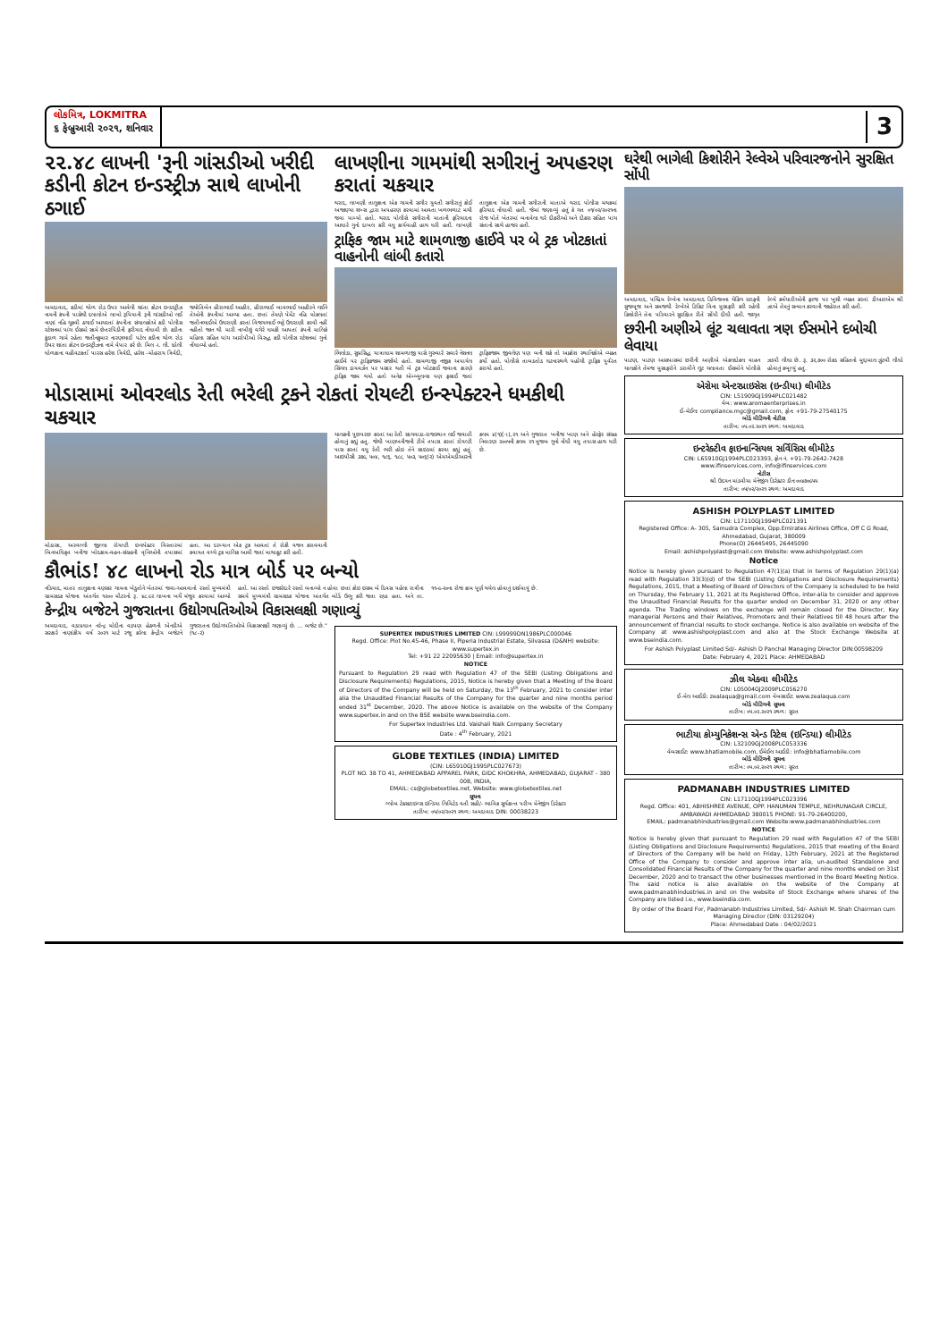લોકમિત્ર, LOKMITRA
૬ ફેબ્રુઆરી ૨૦૨૧, શનિવાર
3
૨૨.૪૮ લાખની 'રૂની ગાંસડીઓ ખરીદી કડીની કોટન ઇન્ડસ્ટ્રીઝ સાથે લાખોની ઠગાઈ
અમદાવાદ, કડીમાં થોળ રોડ ઉપર આવેલી શાંતા કોટન ઇન્ડસ્ટ્રીઝ નામની કંપની પાસેથી દલાલોએ લાખો રૂપિયાની રૂની ગાંસડીઓ લઈ નાણાં નહિ ચૂકવી ઠગાઈ આચરતાં કંપનીના સંચાલકોએ કડી પોલીસ સ્ટેશનમાં પાંચ ઈસમો સામે છેતરપિંડીની ફરીયાદ નોંધાવી છે. કડીના કુંડાળ ગામે રહેતા જતીનકુમાર નારણભાઈ પટેલ કડીના થોળ રોડ ઉપર શાંતા કોટન ઇન્ડસ્ટ્રીઝના નામે વેપાર કરે છે. મિલ -ા. લી. ધ્રોલી ધોળકાના વહીવટકર્તા પારસ હરેશ ત્રિવેદી, હરેશ -મોહરાય ત્રિવેદી, જ્યોતિબેન હીરાભાઈ આહીર, હીરાભાઈ બાવભાઈ આહીરને લઈને તેઓની કંપનીમાં આવ્યા હતા. છતાં તેમણે પેમેંટ નહિ મોકલતાં જતીનભાઈએ ઉઘરાણી કરતાં વિજયભાઈ ભટ્ટે ઉઘરાણી કરવી નહીં નહીતો જાન થી મારી નાખીશું વગેરે ધમકી આપતાં કંપની માલિકે મહિલા સહિત પાંચ આરોપીઓ વિરુદ્ધ કડી પોલીસ સ્ટેશનમાં ગુનો નોંધાવ્યો હતો.
લાખણીના ગામમાંથી સગીરાનું અપહરણ કરાતાં ચકચાર
થરાદ, લાખણી તાલુકાના એક ગામની સગીર યુવતી સગીરાનું કોઈ અજાણ્યા શખ્સ દ્વારા અપહરણ કરવામાં આવતા ખળભળાટ મચી જવા પામ્યો હતો. થરાદ પોલીસે સગીરાની માતાની ફરિયાદના આધારે ગુનો દાખલ કરી વધુ કાર્યવાહી હાથ ધરી હતી. લાખણી તાલુકાના એક ગામની સગીરાની માતાએ થરાદ પોલીસ મથકમાં ફરિયાદ નોંધાવી હતી. જેમાં જણાવ્યું હતું કે ગત ૦૧/૦૨/૨૦૨૧ના રોજ પોતે ખેતરમાં બનાવેલા ઘરે દીકરીઓ અને દીકરા સહિત પાંચ સંતાનો સાથે હાજર હતી.
ટ્રાફિક જામ માટે શામળાજી હાઈવે પર બે ટ્રક ખોટકાતાં વાહનોની લાંબી કતારો
ભિલોડા, સુપ્રસિદ્ધ યાત્રાધામ શામળાજી પાસે ગુરુવારે સવારે નેશનલ હાઈવે પર ટ્રાફિકજામ સર્જાયો હતો. શામળાજી નજીક અપાયેલ સિંગલ ડાયવર્ઝન પર પસાર થતી બે ટ્રક ખોટકાઈ જવાના કારણે ટ્રાફિક જામ થયો હતો અનેક એમ્બ્યુલન્સ પણ ફસાઈ જતાં ટ્રાફિકજામ જીવલેણ પણ બની શકે તો આક્રોશ સ્થાનિકોએ વ્યક્ત કર્યો હતો. પોલીસે તાબડતોડ ઘટનાસ્થળે પહોંચી ટ્રાફિક પુર્વરત કરાયો હતો.
મોડાસામાં ઓવરલોડ રેતી ભરેલી ટ્રકને રોકતાં રોયલ્ટી ઇન્સ્પેક્ટરને ધમકીથી ચકચાર
મોડાસા, અરવલ્લી જીલ્લા રોયલ્ટી ઇન્સ્પેક્ટર વિસ્તારમાં બિનઅધિકૃત ખનીજ ખોદકામ-વહન-સંગ્રહની વૃત્તિઓની તપાસમાં હતા. આ દરમ્યાન એક ટ્રક આવતાં તે રોકી વજન કરાવવાની કવાયત વચ્ચે ટ્રક માલિક આવી જતાં માથાકૂટ કરી હતી.
ચાલકની પુછપરછ કરતાં આ રેતી સાગવાડા-રાજસ્થાન લઈ જવાતી હોવાનું કહ્યું હતુ. જેથી ખાણખનીજની ટીમે તપાસ કરતાં રોયલ્ટી પાસ કરતાં વધુ રેતી ભરી હોઇ તેને સાઇડમાં કરવા કહ્યું હતું. આઇપીસી ૩૭૯, ૫૦૪, ૧૮૬, ૧૮૮, ૫૦૩, ૫૦૬(૨) એમએમડીઆરની કલમ ૪(૧)(ા),૨૧ અને ગુજરાત ખનીજ ખાણ અને હેરફેર સંગ્રહ નિવારણ ૨૦૦૫ની કલમ ૨૧ મુજબ ગુનો નોંધી વધુ તપાસ હાથ ધરી છે.
કૌભાંડ! ૪૮ લાખનો રોડ માત્ર બોર્ડ પર બન્યો
નડિયાદ, માતર તાલુકાના વણસર ગામના ખેડુતોને ખેતરમાં જવા-આવવાનો રસ્તો મુખ્યમંત્રી ગ્રામસડક યોજના અંતર્ગત ૧૨૦૦ મીટરનો રૂ. ૪૮.૯૨ લાખના ખર્ચે મંજુર કરવામાં આવ્યો હતો. આ રસ્તો ઇજારેદારે રસ્તો બનાવ્યો ન હોવા છતાં કોઇ ઇસમ બે દિવસ પહેલા રાત્રીના સમયે મુખ્યમંત્રી ગ્રામસડક યોજના અંતર્ગત બોર્ડ ઉભુ કરી જતા રહ્યા હતા. અને તા. ૧૧-૯-૨૦ના રોજ કામ પૂર્ણ થયેલ હોવાનું દર્શાવાયું છે.
કેન્દ્રીય બજેટને ગુજરાતના ઉદ્યોગપતિઓએ વિકાસલક્ષી ગણાવ્યું
અમદાવાદ, વડાપ્રધાન નરેન્દ્ર મોદીના વડપણ હેઠળની એનડીએ સરકારે નાણાંકીય વર્ષ ૨૦૨૧ માટે રજૂ કરેલા કેન્દ્રીય બજેટને ગુજરાતના ઉદ્યોગપતિઓએ વિકાસલક્ષી ગણાવ્યું છે. ... બજેટ છે." (૧૮-૨)
SUPERTEX INDUSTRIES LIMITED CIN: L99999DN1986PLC000046
Regd. Office: Plot No.45-46, Phase II, Piperia Industrial Estate, Silvassa (D&NH) website: www.supertex.in
Tel: +91 22 22095630 | Email: info@supertex.in
NOTICE
Pursuant to Regulation 29 read with Regulation 47 of the SEBI (Listing Obligations and Disclosure Requirements) Regulations, 2015, Notice is hereby given that a Meeting of the Board of Directors of the Company will be held on Saturday, the 13<sup>th</sup> February, 2021 to consider inter alia the Unaudited Financial Results of the Company for the quarter and nine months period ended 31<sup>st</sup> December, 2020. The above Notice is available on the website of the Company www.supertex.in and on the BSE website www.bseindia.com.
For Supertex Industries Ltd. Vaishali Naik Company Secretary
Date : 4<sup>th</sup> February, 2021
GLOBE TEXTILES (INDIA) LIMITED
(CIN: L65910GJ1995PLC027673)
PLOT NO. 38 TO 41, AHMEDABAD APPAREL PARK, GIDC KHOKHRA, AHMEDABAD, GUJARAT - 380 008, INDIA,
EMAIL: cs@globetextiles.net, Website: www.globetextiles.net
સૂચના
ગ્લોબ ટેક્સટાઇલ્સ ઇન્ડિયા લિમિટેડ વતી સહી/- ભાવિક સૂર્યકાન્ત પરીખ મેનેજીંગ ડિરેક્ટર
તારીખ: ૦૫/૦૨/૨૦૨૧ સ્થળ: અમદાવાદ DIN: 00038223
ઘરેથી ભાગેલી કિશોરીને રેલ્વેએ પરિવારજનોને સુરક્ષિત સોંપી
અમદાવાદ, પશ્ચિમ રેલ્વેના અમદાવાદ ડિવિજનના ચેકિંગ સ્ટાફની સુજબૂજ અને સમજથી રેલ્વેએ ટિકિટ વિના મુસાફરી કરી રહેલી કિશોરીને તેના પરિવારને સુરક્ષિત રીતે સોંપી દીધી હતી. જાગૃત રેલ્વે કર્મચારીઓની ફરજ પર ખુશી વ્યક્ત કરતાં ડીઆરએમ શ્રી ઝાએ તેમનું સન્માન કરવાની જાહેરાત કરી હતી.
છરીની અણીએ લૂંટ ચલાવતા ત્રણ ઈસમોને દબોચી લેવાયા
પાટણ, પાટણ આસપાસમાં છરીની અણીએ એકલદોકલ વાહન ચાલકોને તેમજ મુસાફરોને ડરાવીને લૂંટ ચલાવતા ઈસમોને પોલીસે ઝડપી લીધા છે. રૂ. ૩૨,૭૦૦ રોકડ સહિતનો મુદ્દામાલ ઝુંટવી લીધો હોવાનું કબૂલ્યું હતું.
એરોમા એન્ટરપ્રાઇસેસ (ઇન્ડીયા) લીમીટેડ
CIN: L51909GJ1994PLC021482
વેબ: www.aromaenterprises.in
ઈ-મેઈલ: compliance.mgc@gmail.com, ફોન: +91-79-27540175
બોર્ડ મીટિંગની નોટીસ
તારીખ: ૦૫.૦૨.૨૦૨૧ સ્થળ: અમદાવાદ
ઇન્ટરેક્ટીવ ફાઇનાન્સિયલ સર્વિસિસ લીમીટેડ
CIN: L65910GJ1994PLC023393, ફોન નં. +91-79-2642-7428
www.ifinservices.com, info@ifinservices.com
નોટીસ
શ્રી ઉદયન માંડવીયા મેનેજીંગ ડિરેક્ટર ડીન:૦૦૪૭૦૯૫૫
તારીખ: ૦૫/૦૨/૨૦૨૧ સ્થળ: અમદાવાદ
ASHISH POLYPLAST LIMITED
CIN: L17110GJ1994PLC021391
Registered Office: A- 305, Samudra Complex, Opp.Emirates Airlines Office, Off C G Road, Ahmedabad, Gujarat, 380009
Phone(O) 26445495, 26445090
Email: ashishpolyplast@gmail.com Website: www.ashishpolyplast.com
Notice
Notice is hereby given pursuant to Regulation 47(1)(a) that in terms of Regulation 29(1)(a) read with Regulation 33(3)(d) of the SEBI (Listing Obligations and Disclosure Requirements) Regulations, 2015, that a Meeting of Board of Directors of the Company is scheduled to be held on Thursday, the February 11, 2021 at its Registered Office, inter-alia to consider and approve the Unaudited Financial Results for the quarter ended on December 31, 2020 or any other agenda. The Trading windows on the exchange will remain closed for the Director, Key managerial Persons and their Relatives, Promoters and their Relatives till 48 hours after the announcement of financial results to stock exchange. Notice is also available on website of the Company at www.ashishpolyplast.com and also at the Stock Exchange Website at www.bseindia.com.
For Ashish Polyplast Limited Sd/- Ashish D Panchal Managing Director DIN:00598209
Date: February 4, 2021 Place: AHMEDABAD
ઝીલ એક્વા લીમીટેડ
CIN: L05004GJ2009PLC056270
ઈ-મેલ આઈડી: zealaqua@gmail.com વેબસાઈટ: www.zealaqua.com
બોર્ડ મીટિંગની સૂચના
તારીખ: ૦૫.૦૨.૨૦૨૧ સ્થળ: સુરત
ભાટીયા કોમ્યુનિકેશન્સ એન્ડ રિટેલ (ઇન્ડિયા) લીમીટેડ
CIN: L32109GJ2008PLC053336
વેબસાઈટ: www.bhatiamobile.com, ઈમેઈલ આઈડી: info@bhatiamobile.com
બોર્ડ મીટિંગની સૂચના
તારીખ: ૦૫.૦૨.૨૦૨૧ સ્થળ: સુરત
PADMANABH INDUSTRIES LIMITED
CIN: L17110GJ1994PLC023396
Regd. Office: 401, ABHISHREE AVENUE, OPP. HANUMAN TEMPLE, NEHRUNAGAR CIRCLE, AMBAWADI AHMEDABAD 380015 PHONE: 91-79-26400200,
EMAIL: padmanabhindustries@gmail.com Website:www.padmanabhindustries.com
NOTICE
Notice is hereby given that pursuant to Regulation 29 read with Regulation 47 of the SEBI (Listing Obligations and Disclosure Requirements) Regulations, 2015 that meeting of the Board of Directors of the Company will be held on Friday, 12th February, 2021 at the Registered Office of the Company to consider and approve inter alia, un-audited Standalone and Consolidated Financial Results of the Company for the quarter and nine months ended on 31st December, 2020 and to transact the other businesses mentioned in the Board Meeting Notice. The said notice is also available on the website of the Company at www.padmanabhindustries.in and on the website of Stock Exchange where shares of the Company are listed i.e., www.bseindia.com.
By order of the Board For, Padmanabh Industries Limited, Sd/- Ashish M. Shah Chairman cum Managing Director (DIN: 03129204)
Place: Ahmedabad Date : 04/02/2021